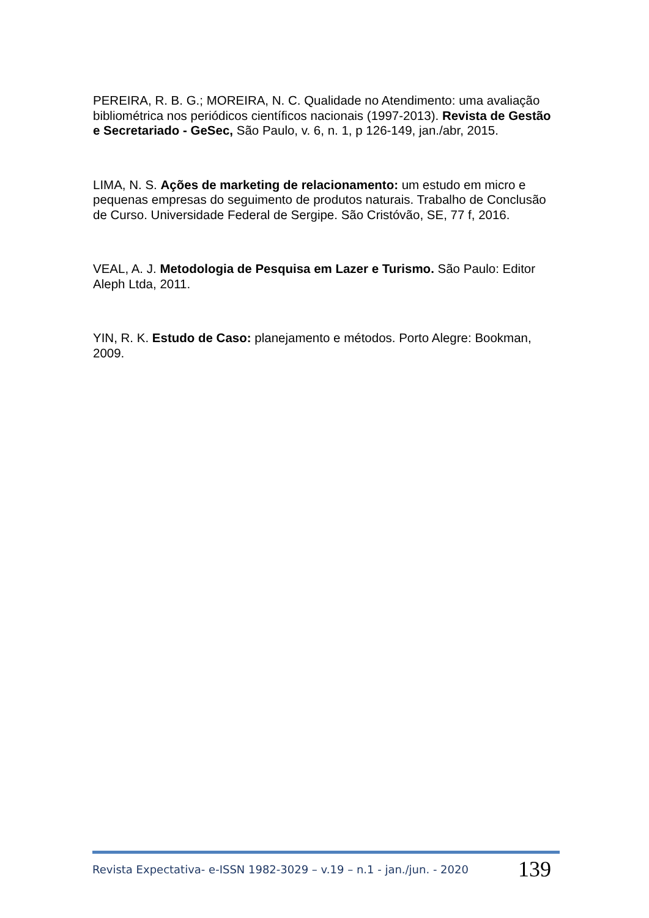PEREIRA, R. B. G.; MOREIRA, N. C. Qualidade no Atendimento: uma avaliação bibliométrica nos periódicos científicos nacionais (1997-2013). Revista de Gestão e Secretariado - GeSec, São Paulo, v. 6, n. 1, p 126-149, jan./abr, 2015.
LIMA, N. S. Ações de marketing de relacionamento: um estudo em micro e pequenas empresas do seguimento de produtos naturais. Trabalho de Conclusão de Curso. Universidade Federal de Sergipe. São Cristóvão, SE, 77 f, 2016.
VEAL, A. J. Metodologia de Pesquisa em Lazer e Turismo. São Paulo: Editor Aleph Ltda, 2011.
YIN, R. K. Estudo de Caso: planejamento e métodos. Porto Alegre: Bookman, 2009.
Revista Expectativa- e-ISSN 1982-3029 – v.19 – n.1 - jan./jun. - 2020 139